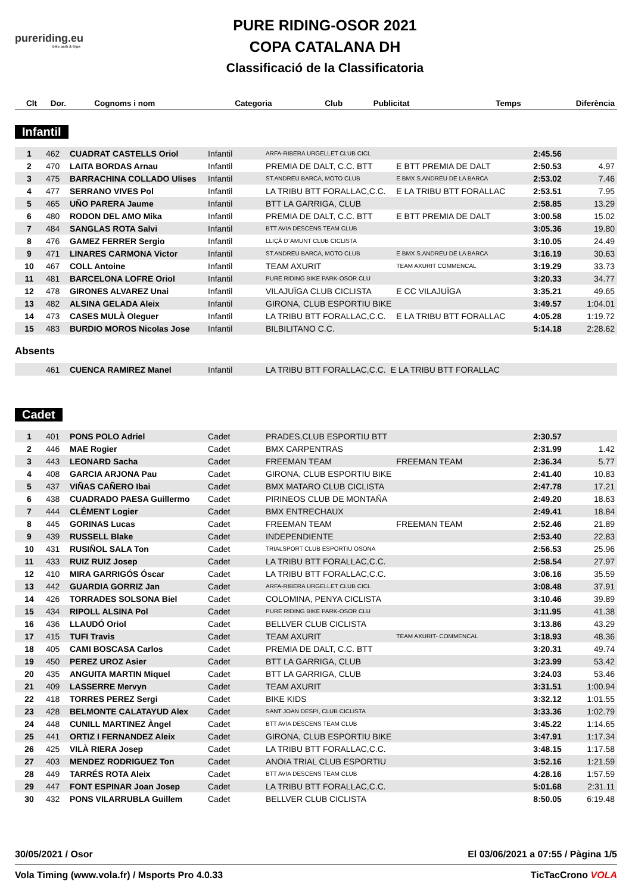pureriding.eu
bike park & trips
PURE RIDING-OSOR 2021
COPA CATALANA DH
Classificació de la Classificatoria
| Clt | Dor. | Cognoms i nom | Categoria | Club | Publicitat | Temps | Diferència |
| --- | --- | --- | --- | --- | --- | --- | --- |
Infantil
| 1 | 462 | CUADRAT CASTELLS Oriol | Infantil | ARFA-RIBERA URGELLET CLUB CICL | | 2:45.56 | |
| 2 | 470 | LAITA BORDAS Arnau | Infantil | PREMIA DE DALT, C.C. BTT | E BTT PREMIA DE DALT | 2:50.53 | 4.97 |
| 3 | 475 | BARRACHINA COLLADO Ulises | Infantil | ST.ANDREU BARCA, MOTO CLUB | E BMX S.ANDREU DE LA BARCA | 2:53.02 | 7.46 |
| 4 | 477 | SERRANO VIVES Pol | Infantil | LA TRIBU BTT FORALLAC,C.C. | E LA TRIBU BTT FORALLAC | 2:53.51 | 7.95 |
| 5 | 465 | UÑO PARERA Jaume | Infantil | BTT LA GARRIGA, CLUB | | 2:58.85 | 13.29 |
| 6 | 480 | RODON DEL AMO Mika | Infantil | PREMIA DE DALT, C.C. BTT | E BTT PREMIA DE DALT | 3:00.58 | 15.02 |
| 7 | 484 | SANGLAS ROTA Salvi | Infantil | BTT AVIA DESCENS TEAM CLUB | | 3:05.36 | 19.80 |
| 8 | 476 | GAMEZ FERRER Sergio | Infantil | LLIÇÀ D´AMUNT CLUB CICLISTA | | 3:10.05 | 24.49 |
| 9 | 471 | LINARES CARMONA Victor | Infantil | ST.ANDREU BARCA, MOTO CLUB | E BMX S.ANDREU DE LA BARCA | 3:16.19 | 30.63 |
| 10 | 467 | COLL Antoine | Infantil | TEAM AXURIT | TEAM AXURIT COMMENCAL | 3:19.29 | 33.73 |
| 11 | 481 | BARCELONA LOFRE Oriol | Infantil | PURE RIDING BIKE PARK-OSOR CLU | | 3:20.33 | 34.77 |
| 12 | 478 | GIRONES ALVAREZ Unai | Infantil | VILAJUÏGA CLUB CICLISTA | E CC VILAJUÏGA | 3:35.21 | 49.65 |
| 13 | 482 | ALSINA GELADA Aleix | Infantil | GIRONA, CLUB ESPORTIU BIKE | | 3:49.57 | 1:04.01 |
| 14 | 473 | CASES MULÀ Oleguer | Infantil | LA TRIBU BTT FORALLAC,C.C. | E LA TRIBU BTT FORALLAC | 4:05.28 | 1:19.72 |
| 15 | 483 | BURDIO MOROS Nicolas Jose | Infantil | BILBILITANO C.C. | | 5:14.18 | 2:28.62 |
Absents
| | 461 | CUENCA RAMIREZ Manel | Infantil | LA TRIBU BTT FORALLAC,C.C. | E LA TRIBU BTT FORALLAC |
Cadet
| 1 | 401 | PONS POLO Adriel | Cadet | PRADES,CLUB ESPORTIU BTT | | 2:30.57 | |
| 2 | 446 | MAE Rogier | Cadet | BMX CARPENTRAS | | 2:31.99 | 1.42 |
| 3 | 443 | LEONARD Sacha | Cadet | FREEMAN TEAM | FREEMAN TEAM | 2:36.34 | 5.77 |
| 4 | 408 | GARCIA ARJONA Pau | Cadet | GIRONA, CLUB ESPORTIU BIKE | | 2:41.40 | 10.83 |
| 5 | 437 | VIÑAS CAÑERO Ibai | Cadet | BMX MATARO CLUB CICLISTA | | 2:47.78 | 17.21 |
| 6 | 438 | CUADRADO PAESA Guillermo | Cadet | PIRINEOS CLUB DE MONTAÑA | | 2:49.20 | 18.63 |
| 7 | 444 | CLÉMENT Logier | Cadet | BMX ENTRECHAUX | | 2:49.41 | 18.84 |
| 8 | 445 | GORINAS Lucas | Cadet | FREEMAN TEAM | FREEMAN TEAM | 2:52.46 | 21.89 |
| 9 | 439 | RUSSELL Blake | Cadet | INDEPENDIENTE | | 2:53.40 | 22.83 |
| 10 | 431 | RUSIÑOL SALA Ton | Cadet | TRIALSPORT CLUB ESPORTIU OSONA | | 2:56.53 | 25.96 |
| 11 | 433 | RUIZ RUIZ Josep | Cadet | LA TRIBU BTT FORALLAC,C.C. | | 2:58.54 | 27.97 |
| 12 | 410 | MIRA GARRIGÓS Óscar | Cadet | LA TRIBU BTT FORALLAC,C.C. | | 3:06.16 | 35.59 |
| 13 | 442 | GUARDIA GORRIZ Jan | Cadet | ARFA-RIBERA URGELLET CLUB CICL | | 3:08.48 | 37.91 |
| 14 | 426 | TORRADES SOLSONA Biel | Cadet | COLOMINA, PENYA CICLISTA | | 3:10.46 | 39.89 |
| 15 | 434 | RIPOLL ALSINA Pol | Cadet | PURE RIDING BIKE PARK-OSOR CLU | | 3:11.95 | 41.38 |
| 16 | 436 | LLAUDÓ Oriol | Cadet | BELLVER CLUB CICLISTA | | 3:13.86 | 43.29 |
| 17 | 415 | TUFI Travis | Cadet | TEAM AXURIT | TEAM AXURIT- COMMENCAL | 3:18.93 | 48.36 |
| 18 | 405 | CAMI BOSCASA Carlos | Cadet | PREMIA DE DALT, C.C. BTT | | 3:20.31 | 49.74 |
| 19 | 450 | PEREZ UROZ Asier | Cadet | BTT LA GARRIGA, CLUB | | 3:23.99 | 53.42 |
| 20 | 435 | ANGUITA MARTIN Miquel | Cadet | BTT LA GARRIGA, CLUB | | 3:24.03 | 53.46 |
| 21 | 409 | LASSERRE Mervyn | Cadet | TEAM AXURIT | | 3:31.51 | 1:00.94 |
| 22 | 418 | TORRES PEREZ Sergi | Cadet | BIKE KIDS | | 3:32.12 | 1:01.55 |
| 23 | 428 | BELMONTE CALATAYUD Alex | Cadet | SANT JOAN DESPI, CLUB CICLISTA | | 3:33.36 | 1:02.79 |
| 24 | 448 | CUNILL MARTINEZ Àngel | Cadet | BTT AVIA DESCENS TEAM CLUB | | 3:45.22 | 1:14.65 |
| 25 | 441 | ORTIZ I FERNANDEZ Aleix | Cadet | GIRONA, CLUB ESPORTIU BIKE | | 3:47.91 | 1:17.34 |
| 26 | 425 | VILÀ RIERA Josep | Cadet | LA TRIBU BTT FORALLAC,C.C. | | 3:48.15 | 1:17.58 |
| 27 | 403 | MENDEZ RODRIGUEZ Ton | Cadet | ANOIA TRIAL CLUB ESPORTIU | | 3:52.16 | 1:21.59 |
| 28 | 449 | TARRÉS ROTA Aleix | Cadet | BTT AVIA DESCENS TEAM CLUB | | 4:28.16 | 1:57.59 |
| 29 | 447 | FONT ESPINAR Joan Josep | Cadet | LA TRIBU BTT FORALLAC,C.C. | | 5:01.68 | 2:31.11 |
| 30 | 432 | PONS VILARRUBLA Guillem | Cadet | BELLVER CLUB CICLISTA | | 8:50.05 | 6:19.48 |
30/05/2021 / Osor El 03/06/2021 a 07:55 / Pàgina 1/5
Vola Timing (www.vola.fr) / Msports Pro 4.0.33 TicTacCrono VOLA